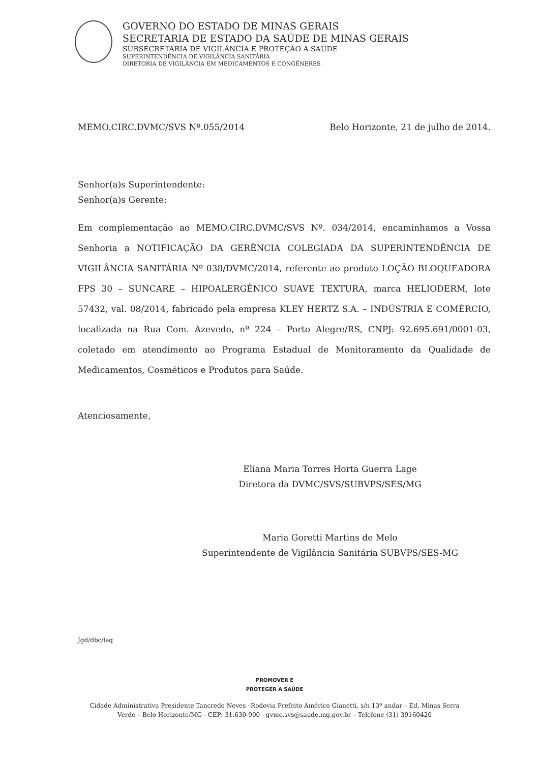GOVERNO DO ESTADO DE MINAS GERAIS
SECRETARIA DE ESTADO DA SAÚDE DE MINAS GERAIS
SUBSECRETARIA DE VIGILÂNCIA E PROTEÇÃO À SAÚDE
SUPERINTENDÊNCIA DE VIGILÂNCIA SANITÁRIA
DIRETORIA DE VIGILÂNCIA EM MEDICAMENTOS E CONGÊNERES
MEMO.CIRC.DVMC/SVS Nº.055/2014 Belo Horizonte, 21 de julho de 2014.
Senhor(a)s Superintendente:
Senhor(a)s Gerente:
Em complementação ao MEMO.CIRC.DVMC/SVS Nº. 034/2014, encaminhamos a Vossa Senhoria a NOTIFICAÇÃO DA GERÊNCIA COLEGIADA DA SUPERINTENDÊNCIA DE VIGILÂNCIA SANITÁRIA Nº 038/DVMC/2014, referente ao produto LOÇÃO BLOQUEADORA FPS 30 – SUNCARE – HIPOALERGÊNICO SUAVE TEXTURA, marca HELIODERM, lote 57432, val. 08/2014, fabricado pela empresa KLEY HERTZ S.A. – INDÚSTRIA E COMÉRCIO, localizada na Rua Com. Azevedo, nº 224 – Porto Alegre/RS, CNPJ: 92.695.691/0001-03, coletado em atendimento ao Programa Estadual de Monitoramento da Qualidade de Medicamentos, Cosméticos e Produtos para Saúde.
Atenciosamente,
Eliana Maria Torres Horta Guerra Lage
Diretora da DVMC/SVS/SUBVPS/SES/MG
Maria Goretti Martins de Melo
Superintendente de Vigilância Sanitária SUBVPS/SES-MG
Jgd/dbc/laq
PROMOVER E
PROTEGER A SAÚDE
Cidade Administrativa Presidente Tancredo Neves –Rodovia Prefeito Américo Gianetti, s/n 13º andar – Ed. Minas Serra Verde – Belo Horizonte/MG - CEP: 31.630-900 - gvmc.svs@saude.mg.gov.br – Telefone (31) 39160420